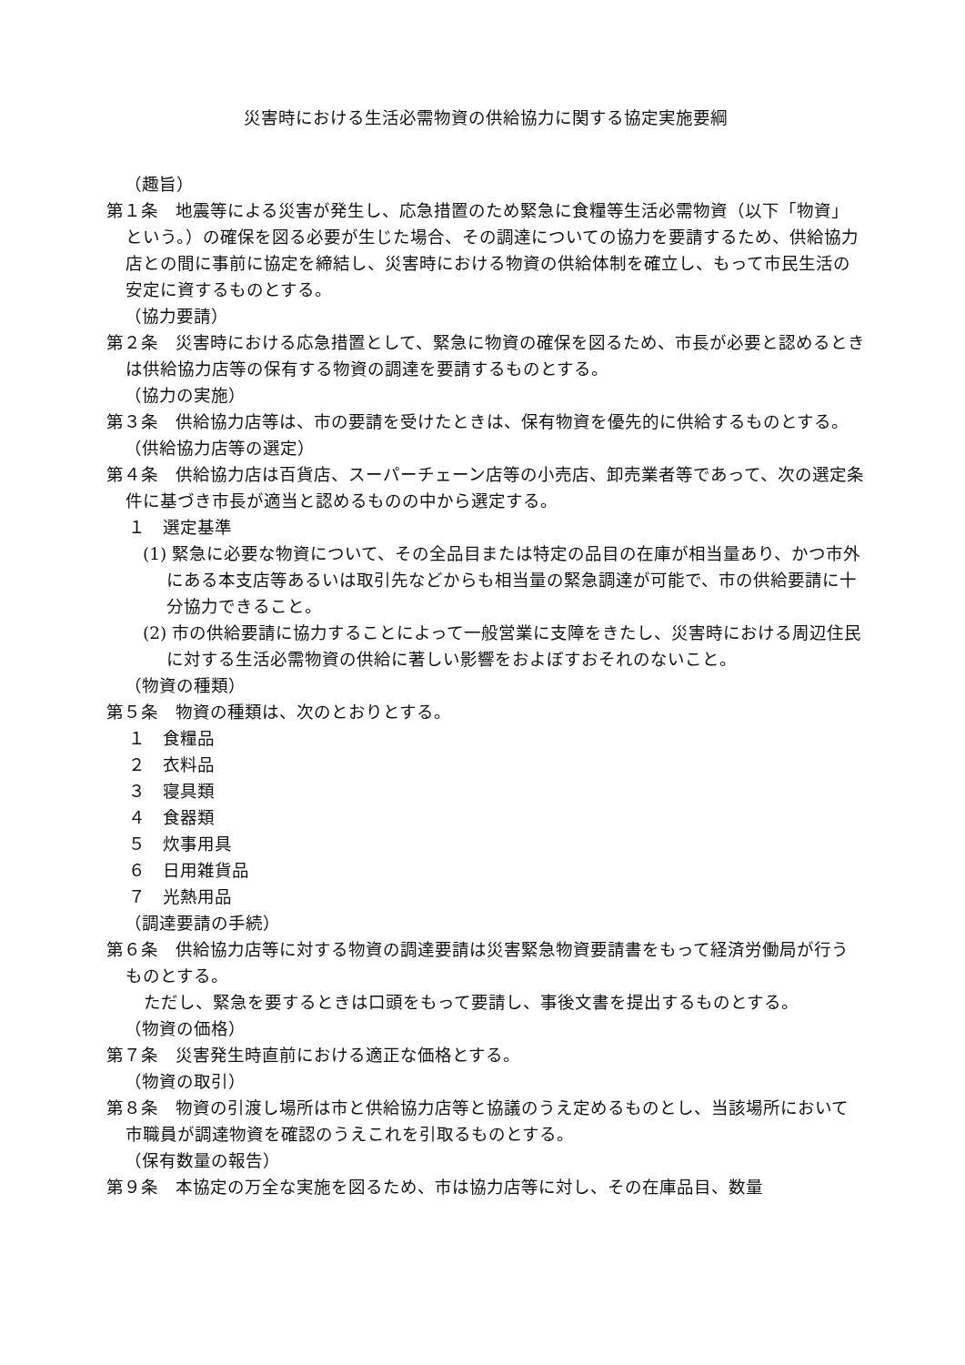災害時における生活必需物資の供給協力に関する協定実施要綱
（趣旨）
第１条　地震等による災害が発生し、応急措置のため緊急に食糧等生活必需物資（以下「物資」という。）の確保を図る必要が生じた場合、その調達についての協力を要請するため、供給協力店との間に事前に協定を締結し、災害時における物資の供給体制を確立し、もって市民生活の安定に資するものとする。
（協力要請）
第２条　災害時における応急措置として、緊急に物資の確保を図るため、市長が必要と認めるときは供給協力店等の保有する物資の調達を要請するものとする。
（協力の実施）
第３条　供給協力店等は、市の要請を受けたときは、保有物資を優先的に供給するものとする。
（供給協力店等の選定）
第４条　供給協力店は百貨店、スーパーチェーン店等の小売店、卸売業者等であって、次の選定条件に基づき市長が適当と認めるものの中から選定する。
１　選定基準
(1) 緊急に必要な物資について、その全品目または特定の品目の在庫が相当量あり、かつ市外にある本支店等あるいは取引先などからも相当量の緊急調達が可能で、市の供給要請に十分協力できること。
(2) 市の供給要請に協力することによって一般営業に支障をきたし、災害時における周辺住民に対する生活必需物資の供給に著しい影響をおよぼすおそれのないこと。
（物資の種類）
第５条　物資の種類は、次のとおりとする。
１　食糧品
２　衣料品
３　寝具類
４　食器類
５　炊事用具
６　日用雑貨品
７　光熱用品
（調達要請の手続）
第６条　供給協力店等に対する物資の調達要請は災害緊急物資要請書をもって経済労働局が行うものとする。
ただし、緊急を要するときは口頭をもって要請し、事後文書を提出するものとする。
（物資の価格）
第７条　災害発生時直前における適正な価格とする。
（物資の取引）
第８条　物資の引渡し場所は市と供給協力店等と協議のうえ定めるものとし、当該場所において市職員が調達物資を確認のうえこれを引取るものとする。
（保有数量の報告）
第９条　本協定の万全な実施を図るため、市は協力店等に対し、その在庫品目、数量